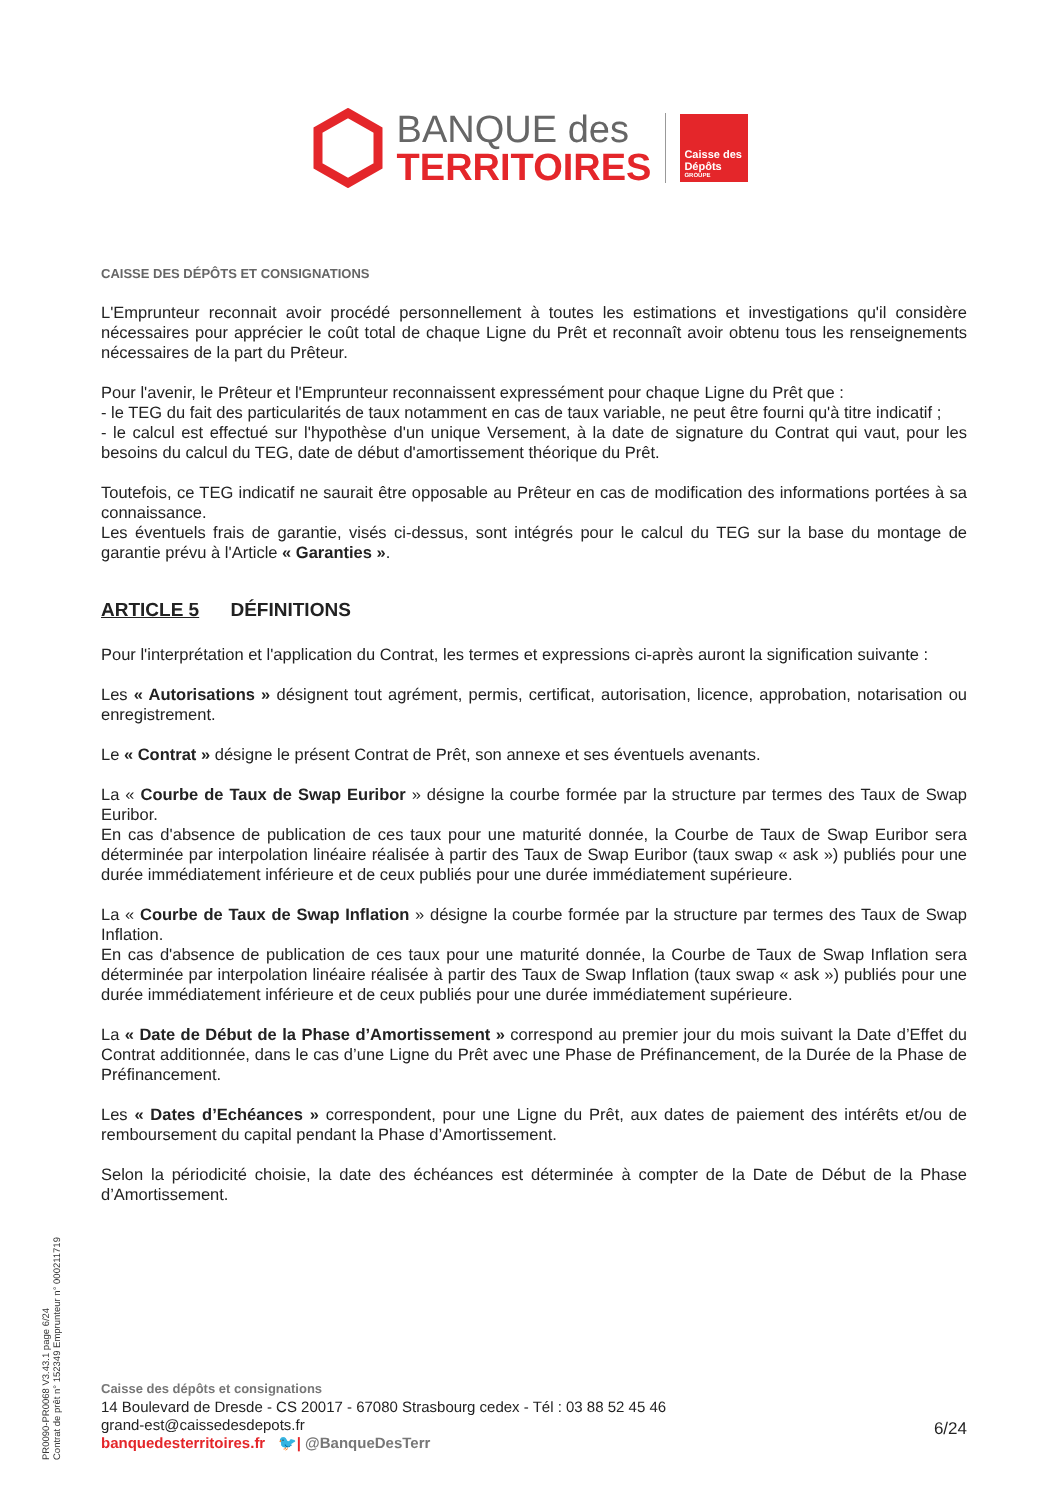BANQUE des
TERRITOIRES
Caisse des Dépôts
GROUPE
CAISSE DES DÉPÔTS ET CONSIGNATIONS
L'Emprunteur reconnait avoir procédé personnellement à toutes les estimations et investigations qu'il considère nécessaires pour apprécier le coût total de chaque Ligne du Prêt et reconnaît avoir obtenu tous les renseignements nécessaires de la part du Prêteur.
Pour l'avenir, le Prêteur et l'Emprunteur reconnaissent expressément pour chaque Ligne du Prêt que :
- le TEG du fait des particularités de taux notamment en cas de taux variable, ne peut être fourni qu'à titre indicatif ;
- le calcul est effectué sur l'hypothèse d'un unique Versement, à la date de signature du Contrat qui vaut, pour les besoins du calcul du TEG, date de début d'amortissement théorique du Prêt.
Toutefois, ce TEG indicatif ne saurait être opposable au Prêteur en cas de modification des informations portées à sa connaissance.
Les éventuels frais de garantie, visés ci-dessus, sont intégrés pour le calcul du TEG sur la base du montage de garantie prévu à l'Article « Garanties ».
ARTICLE 5 DÉFINITIONS
Pour l'interprétation et l'application du Contrat, les termes et expressions ci-après auront la signification suivante :
Les « Autorisations » désignent tout agrément, permis, certificat, autorisation, licence, approbation, notarisation ou enregistrement.
Le « Contrat » désigne le présent Contrat de Prêt, son annexe et ses éventuels avenants.
La « Courbe de Taux de Swap Euribor » désigne la courbe formée par la structure par termes des Taux de Swap Euribor.
En cas d'absence de publication de ces taux pour une maturité donnée, la Courbe de Taux de Swap Euribor sera déterminée par interpolation linéaire réalisée à partir des Taux de Swap Euribor (taux swap « ask ») publiés pour une durée immédiatement inférieure et de ceux publiés pour une durée immédiatement supérieure.
La « Courbe de Taux de Swap Inflation » désigne la courbe formée par la structure par termes des Taux de Swap Inflation.
En cas d'absence de publication de ces taux pour une maturité donnée, la Courbe de Taux de Swap Inflation sera déterminée par interpolation linéaire réalisée à partir des Taux de Swap Inflation (taux swap « ask ») publiés pour une durée immédiatement inférieure et de ceux publiés pour une durée immédiatement supérieure.
La « Date de Début de la Phase d’Amortissement » correspond au premier jour du mois suivant la Date d’Effet du Contrat additionnée, dans le cas d’une Ligne du Prêt avec une Phase de Préfinancement, de la Durée de la Phase de Préfinancement.
Les « Dates d’Echéances » correspondent, pour une Ligne du Prêt, aux dates de paiement des intérêts et/ou de remboursement du capital pendant la Phase d’Amortissement.
Selon la périodicité choisie, la date des échéances est déterminée à compter de la Date de Début de la Phase d’Amortissement.
PR0090-PR0068 V3.43.1 page 6/24
Contrat de prêt n° 152349 Emprunteur n° 000211719
Caisse des dépôts et consignations
14 Boulevard de Dresde - CS 20017 - 67080 Strasbourg cedex - Tél : 03 88 52 45 46
grand-est@caissedesdepots.fr
banquedesterritoires.fr 🐦| @BanqueDesTerr
6/24